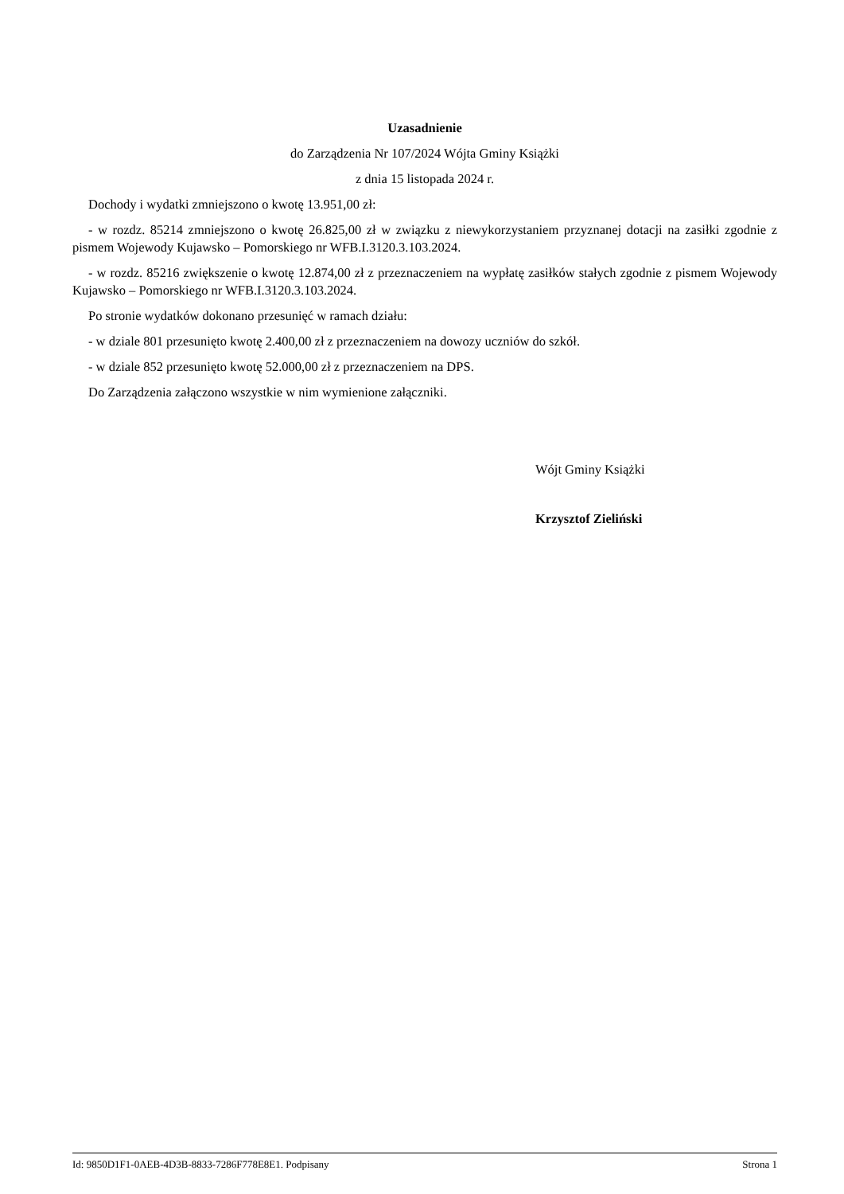Uzasadnienie
do Zarządzenia Nr 107/2024 Wójta Gminy Książki
z dnia 15 listopada 2024 r.
Dochody i wydatki zmniejszono o kwotę 13.951,00 zł:
- w rozdz. 85214 zmniejszono o kwotę 26.825,00 zł w związku z niewykorzystaniem przyznanej dotacji na zasiłki zgodnie z pismem Wojewody Kujawsko – Pomorskiego nr WFB.I.3120.3.103.2024.
- w rozdz. 85216 zwiększenie o kwotę 12.874,00 zł z przeznaczeniem na wypłatę zasiłków stałych zgodnie z pismem Wojewody Kujawsko – Pomorskiego nr WFB.I.3120.3.103.2024.
Po stronie wydatków dokonano przesunięć w ramach działu:
- w dziale 801 przesunięto kwotę 2.400,00 zł z przeznaczeniem na dowozy uczniów do szkół.
- w dziale 852 przesunięto kwotę 52.000,00 zł z przeznaczeniem na DPS.
Do Zarządzenia załączono wszystkie w nim wymienione załączniki.
Wójt Gminy Książki
Krzysztof Zieliński
Id: 9850D1F1-0AEB-4D3B-8833-7286F778E8E1. Podpisany Strona 1